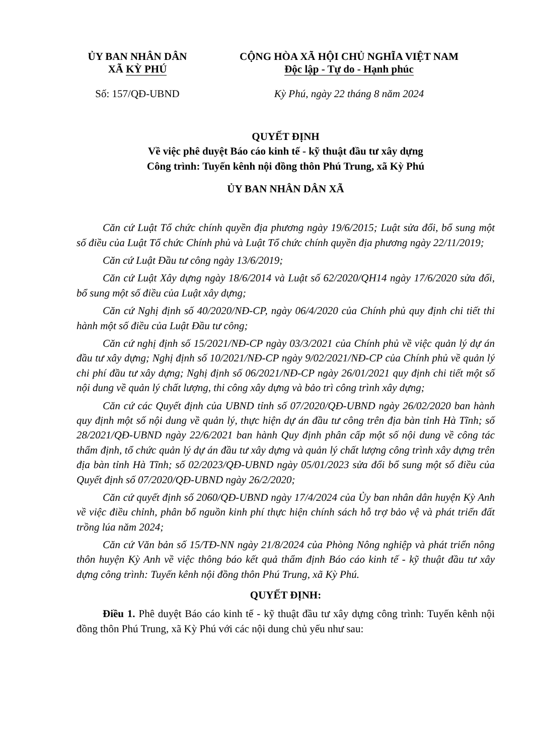ỦY BAN NHÂN DÂN
XÃ KỲ PHÚ
Số: 157/QĐ-UBND
CỘNG HÒA XÃ HỘI CHỦ NGHĨA VIỆT NAM
Độc lập - Tự do - Hạnh phúc
Kỳ Phú, ngày 22 tháng 8 năm 2024
QUYẾT ĐỊNH
Về việc phê duyệt Báo cáo kinh tế - kỹ thuật đầu tư xây dựng
Công trình: Tuyến kênh nội đồng thôn Phú Trung, xã Kỳ Phú
ỦY BAN NHÂN DÂN XÃ
Căn cứ Luật Tổ chức chính quyền địa phương ngày 19/6/2015; Luật sửa đổi, bổ sung một số điều của Luật Tổ chức Chính phủ và Luật Tổ chức chính quyền địa phương ngày 22/11/2019;
Căn cứ Luật Đầu tư công ngày 13/6/2019;
Căn cứ Luật Xây dựng ngày 18/6/2014 và Luật số 62/2020/QH14 ngày 17/6/2020 sửa đổi, bổ sung một số điều của Luật xây dựng;
Căn cứ Nghị định số 40/2020/NĐ-CP, ngày 06/4/2020 của Chính phủ quy định chi tiết thi hành một số điều của Luật Đầu tư công;
Căn cứ nghị định số 15/2021/NĐ-CP ngày 03/3/2021 của Chính phủ về việc quản lý dự án đầu tư xây dựng; Nghị định số 10/2021/NĐ-CP ngày 9/02/2021/NĐ-CP của Chính phủ về quản lý chi phí đầu tư xây dựng; Nghị định số 06/2021/NĐ-CP ngày 26/01/2021 quy định chi tiết một số nội dung về quản lý chất lượng, thi công xây dựng và bảo trì công trình xây dựng;
Căn cứ các Quyết định của UBND tỉnh số 07/2020/QĐ-UBND ngày 26/02/2020 ban hành quy định một số nội dung về quản lý, thực hiện dự án đầu tư công trên địa bàn tỉnh Hà Tĩnh; số 28/2021/QĐ-UBND ngày 22/6/2021 ban hành Quy định phân cấp một số nội dung về công tác thẩm định, tổ chức quản lý dự án đầu tư xây dựng và quản lý chất lượng công trình xây dựng trên địa bàn tỉnh Hà Tĩnh; số 02/2023/QĐ-UBND ngày 05/01/2023 sửa đổi bổ sung một số điều của Quyết định số 07/2020/QĐ-UBND ngày 26/2/2020;
Căn cứ quyết định số 2060/QĐ-UBND ngày 17/4/2024 của Ủy ban nhân dân huyện Kỳ Anh về việc điều chỉnh, phân bổ nguồn kinh phí thực hiện chính sách hỗ trợ bảo vệ và phát triển đất trồng lúa năm 2024;
Căn cứ Văn bản số 15/TĐ-NN ngày 21/8/2024 của Phòng Nông nghiệp và phát triển nông thôn huyện Kỳ Anh về việc thông báo kết quả thẩm định Báo cáo kinh tế - kỹ thuật đầu tư xây dựng công trình: Tuyến kênh nội đồng thôn Phú Trung, xã Kỳ Phú.
QUYẾT ĐỊNH:
Điều 1. Phê duyệt Báo cáo kinh tế - kỹ thuật đầu tư xây dựng công trình: Tuyến kênh nội đồng thôn Phú Trung, xã Kỳ Phú với các nội dung chủ yếu như sau: